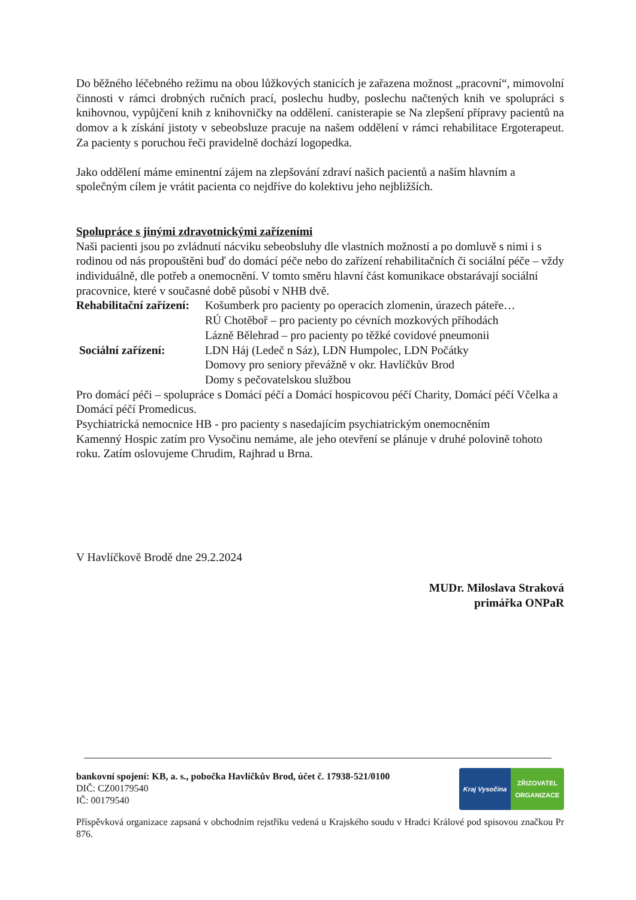Do běžného léčebného režimu na obou lůžkových stanicích je zařazena možnost „pracovní“, mimovolní činnosti v rámci drobných ručních prací, poslechu hudby, poslechu načtených knih ve spolupráci s knihovnou, vypůjčení knih z knihovničky na oddělení. canisterapie se Na zlepšení přípravy pacientů na domov a k získání jistoty v sebeobsluze pracuje na našem oddělení v rámci rehabilitace Ergoterapeut. Za pacienty s poruchou řeči pravidelně dochází logopedka.
Jako oddělení máme eminentní zájem na zlepšování zdraví našich pacientů a naším hlavním a společným cílem je vrátit pacienta co nejdříve do kolektivu jeho nejbližších.
Spolupráce s jinými zdravotnickými zařízeními
Naši pacienti jsou po zvládnutí nácviku sebeobsluhy dle vlastních možností a po domluvě s nimi i s rodinou od nás propouštěni buď do domácí péče nebo do zařízení rehabilitačních či sociální péče – vždy individuálně, dle potřeb a onemocnění. V tomto směru hlavní část komunikace obstarávají sociální pracovnice, které v současné době působí v NHB dvě.
Rehabilitační zařízení: Košumberk pro pacienty po operacích zlomenin, úrazech páteře…
RÚ Chotěboř – pro pacienty po cévních mozkových příhodách
Lázně Bělehrad – pro pacienty po těžké covidové pneumonii
Sociální zařízení: LDN Háj (Ledeč n Sáz), LDN Humpolec, LDN Počátky
Domovy pro seniory převážně v okr. Havlíčkův Brod
Domy s pečovatelskou službou
Pro domácí péči – spolupráce s Domácí péčí a Domácí hospicovou péčí Charity, Domácí péčí Včelka a Domácí péčí Promedicus.
Psychiatrická nemocnice HB - pro pacienty s nasedajícím psychiatrickým onemocněním
Kamenný Hospic zatím pro Vysočinu nemáme, ale jeho otevření se plánuje v druhé polovině tohoto roku. Zatím oslovujeme Chrudim, Rajhrad u Brna.
V Havlíčkově Brodě dne 29.2.2024
MUDr. Miloslava Straková
primářka ONPaR
bankovní spojení: KB, a. s., pobočka Havlíčkův Brod, účet č. 17938-521/0100
DIČ: CZ00179540
IČ: 00179540
Kraj Vysočina ZŘIZOVATEL
ORGANIZACE
Příspěvková organizace zapsaná v obchodním rejstříku vedená u Krajského soudu v Hradci Králové pod spisovou značkou Pr 876.